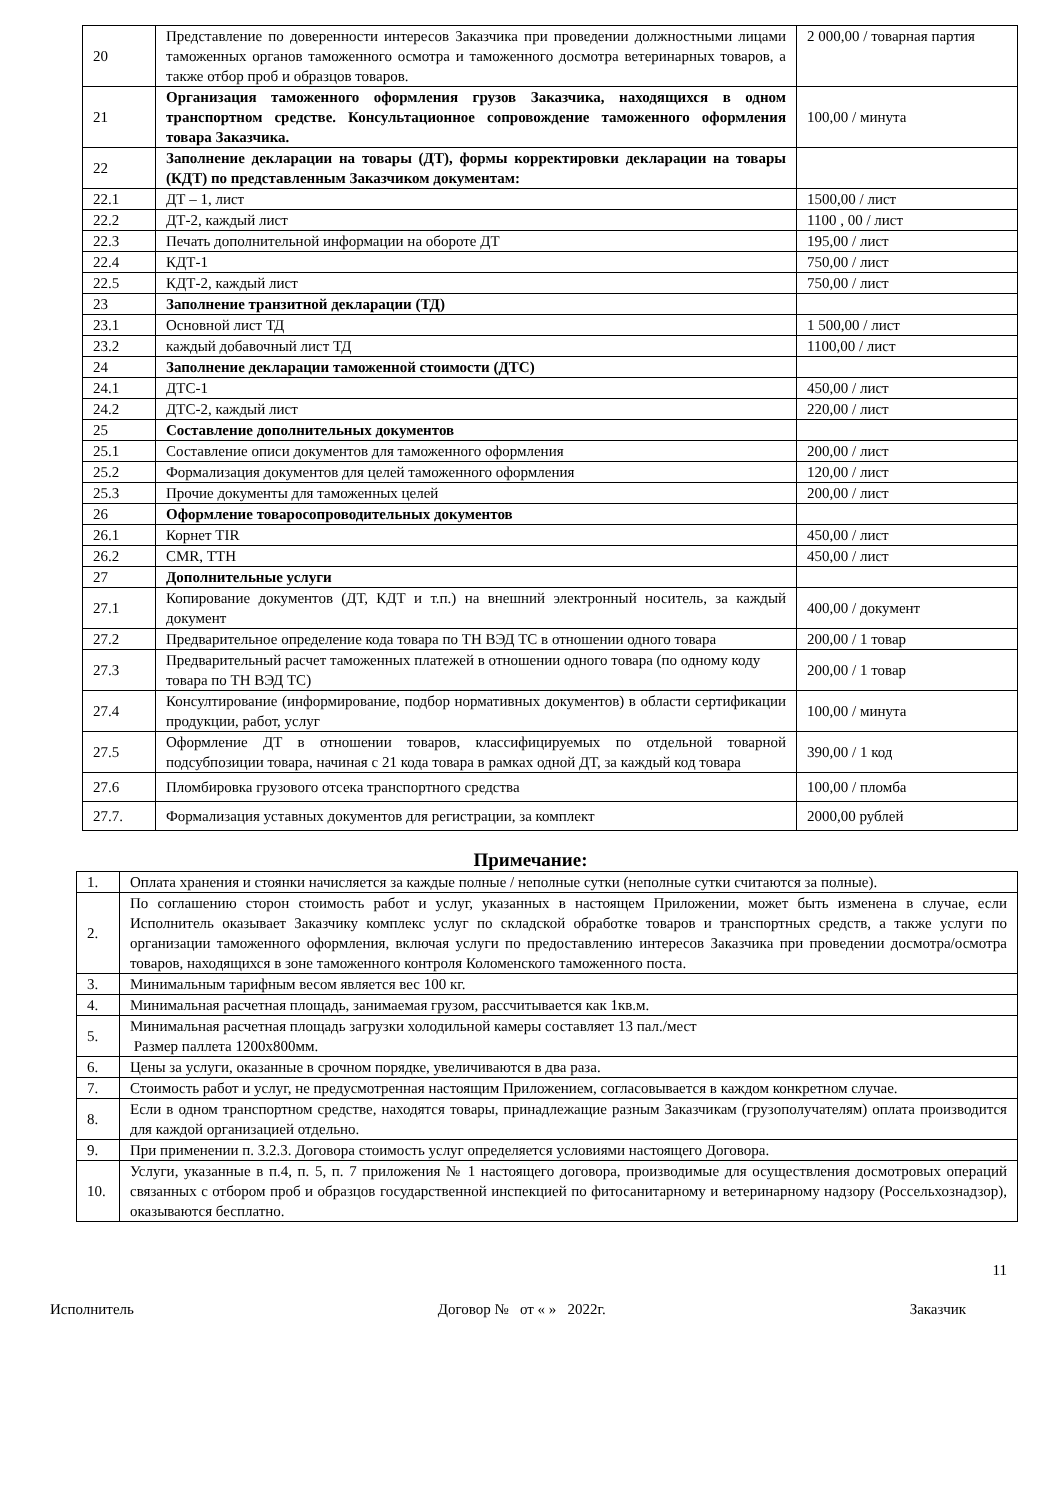| 20 | Представление по доверенности интересов Заказчика при проведении должностными лицами таможенных органов таможенного осмотра и таможенного досмотра ветеринарных товаров, а также отбор проб и образцов товаров. | 2 000,00 / товарная партия |
| 21 | Организация таможенного оформления грузов Заказчика, находящихся в одном транспортном средстве. Консультационное сопровождение таможенного оформления товара Заказчика. | 100,00 / минута |
| 22 | Заполнение декларации на товары (ДТ), формы корректировки декларации на товары (КДТ) по представленным Заказчиком документам: | |
| 22.1 | ДТ – 1, лист | 1500,00 / лист |
| 22.2 | ДТ-2, каждый лист | 1100 , 00 / лист |
| 22.3 | Печать дополнительной информации на обороте ДТ | 195,00 / лист |
| 22.4 | КДТ-1 | 750,00 / лист |
| 22.5 | КДТ-2, каждый лист | 750,00 / лист |
| 23 | Заполнение транзитной декларации (ТД) | |
| 23.1 | Основной лист ТД | 1 500,00 / лист |
| 23.2 | каждый добавочный лист ТД | 1100,00 / лист |
| 24 | Заполнение декларации таможенной стоимости (ДТС) | |
| 24.1 | ДТС-1 | 450,00 / лист |
| 24.2 | ДТС-2, каждый лист | 220,00 / лист |
| 25 | Составление дополнительных документов | |
| 25.1 | Составление описи документов для таможенного оформления | 200,00 / лист |
| 25.2 | Формализация документов для целей таможенного оформления | 120,00 / лист |
| 25.3 | Прочие документы для таможенных целей | 200,00 / лист |
| 26 | Оформление товаросопроводительных документов | |
| 26.1 | Корнет TIR | 450,00 / лист |
| 26.2 | CMR, ТТН | 450,00 / лист |
| 27 | Дополнительные услуги | |
| 27.1 | Копирование документов (ДТ, КДТ и т.п.) на внешний электронный носитель, за каждый документ | 400,00 / документ |
| 27.2 | Предварительное определение кода товара по ТН ВЭД ТС в отношении одного товара | 200,00 / 1 товар |
| 27.3 | Предварительный расчет таможенных платежей в отношении одного товара (по одному коду товара по ТН ВЭД ТС) | 200,00 / 1 товар |
| 27.4 | Консултирование (информирование, подбор нормативных документов) в области сертификации продукции, работ, услуг | 100,00 / минута |
| 27.5 | Оформление ДТ в отношении товаров, классифицируемых по отдельной товарной подсубпозиции товара, начиная с 21 кода товара в рамках одной ДТ, за каждый код товара | 390,00 / 1 код |
| 27.6 | Пломбировка грузового отсека транспортного средства | 100,00 / пломба |
| 27.7. | Формализация уставных документов для регистрации, за комплект | 2000,00 рублей |
Примечание:
| 1. | Оплата хранения и стоянки начисляется за каждые полные / неполные сутки (неполные сутки считаются за полные). |
| 2. | По соглашению сторон стоимость работ и услуг, указанных в настоящем Приложении, может быть изменена в случае, если Исполнитель оказывает Заказчику комплекс услуг по складской обработке товаров и транспортных средств, а также услуги по организации таможенного оформления, включая услуги по предоставлению интересов Заказчика при проведении досмотра/осмотра товаров, находящихся в зоне таможенного контроля Коломенского таможенного поста. |
| 3. | Минимальным тарифным весом является вес 100 кг. |
| 4. | Минимальная расчетная площадь, занимаемая грузом, рассчитывается как 1кв.м. |
| 5. | Минимальная расчетная площадь загрузки холодильной камеры составляет 13 пал./мест Размер паллета 1200х800мм. |
| 6. | Цены за услуги, оказанные в срочном порядке, увеличиваются в два раза. |
| 7. | Стоимость работ и услуг, не предусмотренная настоящим Приложением, согласовывается в каждом конкретном случае. |
| 8. | Если в одном транспортном средстве, находятся товары, принадлежащие разным Заказчикам (грузополучателям) оплата производится для каждой организацией отдельно. |
| 9. | При применении п. 3.2.3. Договора стоимость услуг определяется условиями настоящего Договора. |
| 10. | Услуги, указанные в п.4, п. 5, п. 7 приложения № 1 настоящего договора, производимые для осуществления досмотровых операций связанных с отбором проб и образцов государственной инспекцией по фитосанитарному и ветеринарному надзору (Россельхознадзор), оказываются бесплатно. |
11
Исполнитель Договор № от « » 2022г. Заказчик